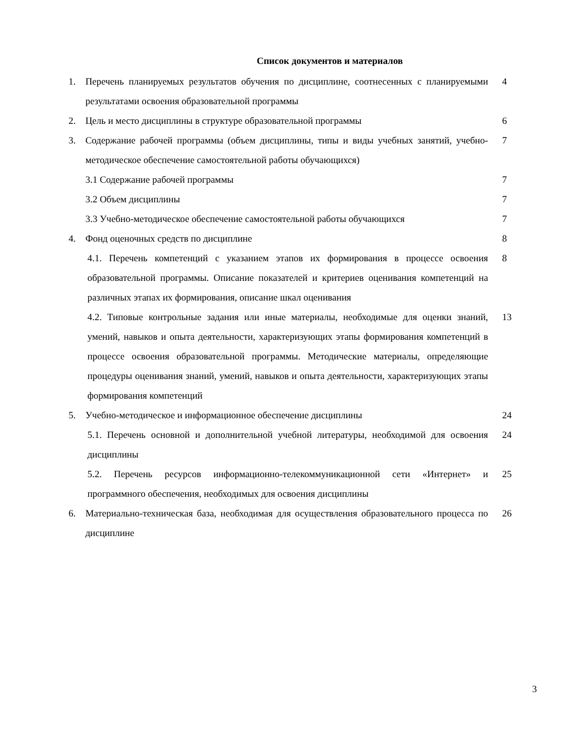Список документов и материалов
| 1. | Перечень планируемых результатов обучения по дисциплине, соотнесенных с планируемыми результатами освоения образовательной программы | 4 |
| 2. | Цель и место дисциплины в структуре образовательной программы | 6 |
| 3. | Содержание рабочей программы (объем дисциплины, типы и виды учебных занятий, учебно-методическое обеспечение самостоятельной работы обучающихся) | 7 |
| | 3.1 Содержание рабочей программы | 7 |
| | 3.2 Объем дисциплины | 7 |
| | 3.3 Учебно-методическое обеспечение самостоятельной работы обучающихся | 7 |
| 4. | Фонд оценочных средств по дисциплине | 8 |
| | 4.1. Перечень компетенций с указанием этапов их формирования в процессе освоения образовательной программы. Описание показателей и критериев оценивания компетенций на различных этапах их формирования, описание шкал оценивания | 8 |
| | 4.2. Типовые контрольные задания или иные материалы, необходимые для оценки знаний, умений, навыков и опыта деятельности, характеризующих этапы формирования компетенций в процессе освоения образовательной программы. Методические материалы, определяющие процедуры оценивания знаний, умений, навыков и опыта деятельности, характеризующих этапы формирования компетенций | 13 |
| 5. | Учебно-методическое и информационное обеспечение дисциплины | 24 |
| | 5.1. Перечень основной и дополнительной учебной литературы, необходимой для освоения дисциплины | 24 |
| | 5.2. Перечень ресурсов информационно-телекоммуникационной сети «Интернет» и программного обеспечения, необходимых для освоения дисциплины | 25 |
| 6. | Материально-техническая база, необходимая для осуществления образовательного процесса по дисциплине | 26 |
3